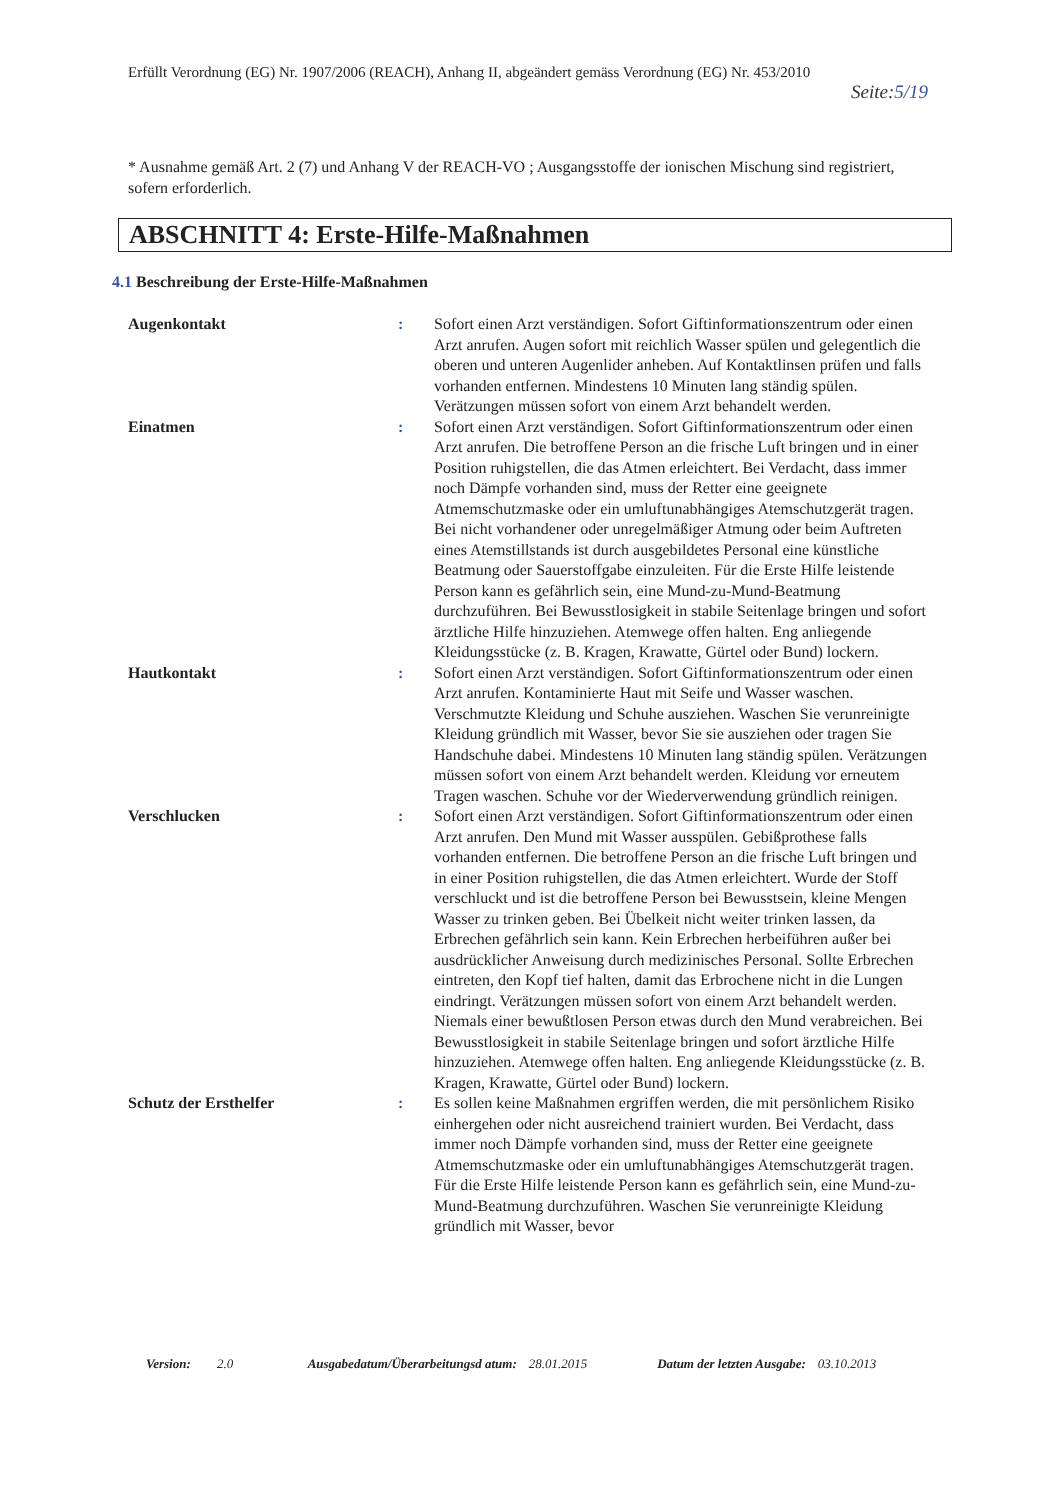Erfüllt Verordnung (EG) Nr. 1907/2006 (REACH), Anhang II, abgeändert gemäss Verordnung (EG) Nr. 453/2010
Seite:5/19
* Ausnahme gemäß Art. 2 (7) und Anhang V der REACH-VO ; Ausgangsstoffe der ionischen Mischung sind registriert, sofern erforderlich.
ABSCHNITT 4: Erste-Hilfe-Maßnahmen
4.1 Beschreibung der Erste-Hilfe-Maßnahmen
| Augenkontakt | : | Sofort einen Arzt verständigen. Sofort Giftinformationszentrum oder einen Arzt anrufen. Augen sofort mit reichlich Wasser spülen und gelegentlich die oberen und unteren Augenlider anheben. Auf Kontaktlinsen prüfen und falls vorhanden entfernen. Mindestens 10 Minuten lang ständig spülen. Verätzungen müssen sofort von einem Arzt behandelt werden. |
| Einatmen | : | Sofort einen Arzt verständigen. Sofort Giftinformationszentrum oder einen Arzt anrufen. Die betroffene Person an die frische Luft bringen und in einer Position ruhigstellen, die das Atmen erleichtert. Bei Verdacht, dass immer noch Dämpfe vorhanden sind, muss der Retter eine geeignete Atmemschutzmaske oder ein umluftunabhängiges Atemschutzgerät tragen. Bei nicht vorhandener oder unregelmäßiger Atmung oder beim Auftreten eines Atemstillstands ist durch ausgebildetes Personal eine künstliche Beatmung oder Sauerstoffgabe einzuleiten. Für die Erste Hilfe leistende Person kann es gefährlich sein, eine Mund-zu-Mund-Beatmung durchzuführen. Bei Bewusstlosigkeit in stabile Seitenlage bringen und sofort ärztliche Hilfe hinzuziehen. Atemwege offen halten. Eng anliegende Kleidungsstücke (z. B. Kragen, Krawatte, Gürtel oder Bund) lockern. |
| Hautkontakt | : | Sofort einen Arzt verständigen. Sofort Giftinformationszentrum oder einen Arzt anrufen. Kontaminierte Haut mit Seife und Wasser waschen. Verschmutzte Kleidung und Schuhe ausziehen. Waschen Sie verunreinigte Kleidung gründlich mit Wasser, bevor Sie sie ausziehen oder tragen Sie Handschuhe dabei. Mindestens 10 Minuten lang ständig spülen. Verätzungen müssen sofort von einem Arzt behandelt werden. Kleidung vor erneutem Tragen waschen. Schuhe vor der Wiederverwendung gründlich reinigen. |
| Verschlucken | : | Sofort einen Arzt verständigen. Sofort Giftinformationszentrum oder einen Arzt anrufen. Den Mund mit Wasser ausspülen. Gebißprothese falls vorhanden entfernen. Die betroffene Person an die frische Luft bringen und in einer Position ruhigstellen, die das Atmen erleichtert. Wurde der Stoff verschluckt und ist die betroffene Person bei Bewusstsein, kleine Mengen Wasser zu trinken geben. Bei Übelkeit nicht weiter trinken lassen, da Erbrechen gefährlich sein kann. Kein Erbrechen herbeiführen außer bei ausdrücklicher Anweisung durch medizinisches Personal. Sollte Erbrechen eintreten, den Kopf tief halten, damit das Erbrochene nicht in die Lungen eindringt. Verätzungen müssen sofort von einem Arzt behandelt werden. Niemals einer bewußtlosen Person etwas durch den Mund verabreichen. Bei Bewusstlosigkeit in stabile Seitenlage bringen und sofort ärztliche Hilfe hinzuziehen. Atemwege offen halten. Eng anliegende Kleidungsstücke (z. B. Kragen, Krawatte, Gürtel oder Bund) lockern. |
| Schutz der Ersthelfer | : | Es sollen keine Maßnahmen ergriffen werden, die mit persönlichem Risiko einhergehen oder nicht ausreichend trainiert wurden. Bei Verdacht, dass immer noch Dämpfe vorhanden sind, muss der Retter eine geeignete Atmemschutzmaske oder ein umluftunabhängiges Atemschutzgerät tragen. Für die Erste Hilfe leistende Person kann es gefährlich sein, eine Mund-zu-Mund-Beatmung durchzuführen. Waschen Sie verunreinigte Kleidung gründlich mit Wasser, bevor |
| Version: | 2.0 | Ausgabedatum/Überarbeitungsd atum: | 28.01.2015 | Datum der letzten Ausgabe: | 03.10.2013 |